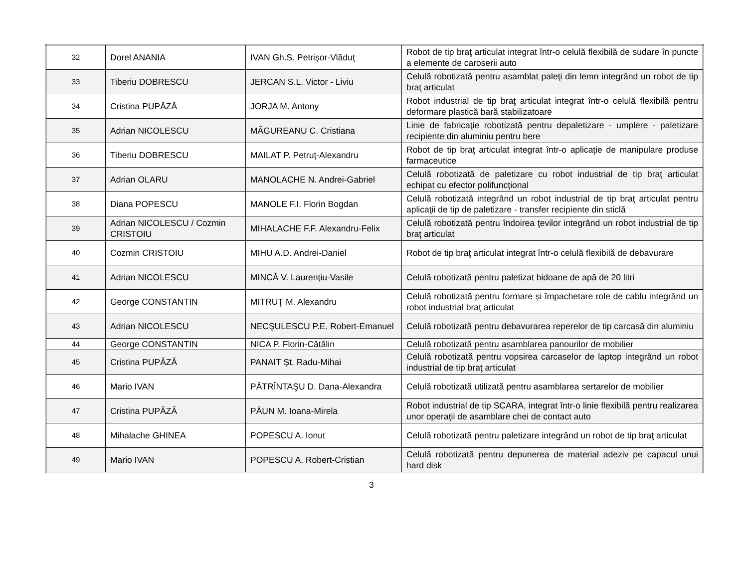| 32 | Dorel ANANIA | IVAN Gh.S. Petrişor-Vlăduţ | Robot de tip braţ articulat integrat într-o celulă flexibilă de sudare în puncte a elemente de caroserii auto |
| 33 | Tiberiu DOBRESCU | JERCAN S.L. Victor - Liviu | Celulă robotizată pentru asamblat paleţi din lemn integrând un robot de tip braţ articulat |
| 34 | Cristina PUPĂZĂ | JORJA M. Antony | Robot industrial de tip braţ articulat integrat într-o celulă flexibilă pentru deformare plastică bară stabilizatoare |
| 35 | Adrian NICOLESCU | MĂGUREANU C. Cristiana | Linie de fabricaţie robotizată pentru depaletizare - umplere - paletizare recipiente din aluminiu pentru bere |
| 36 | Tiberiu DOBRESCU | MAILAT P. Petruţ-Alexandru | Robot de tip braţ articulat integrat într-o aplicaţie de manipulare produse farmaceutice |
| 37 | Adrian OLARU | MANOLACHE N. Andrei-Gabriel | Celulă robotizată de paletizare cu robot industrial de tip braţ articulat echipat cu efector polifuncţional |
| 38 | Diana POPESCU | MANOLE F.I. Florin Bogdan | Celulă robotizată integrând un robot industrial de tip braţ articulat pentru aplicaţii de tip de paletizare - transfer recipiente din sticlă |
| 39 | Adrian NICOLESCU / Cozmin CRISTOIU | MIHALACHE F.F. Alexandru-Felix | Celulă robotizată pentru îndoirea ţevilor integrând un robot industrial de tip braţ articulat |
| 40 | Cozmin CRISTOIU | MIHU A.D. Andrei-Daniel | Robot de tip braţ articulat integrat într-o celulă flexibilă de debavurare |
| 41 | Adrian NICOLESCU | MINCĂ V. Laurenţiu-Vasile | Celulă robotizată pentru paletizat bidoane de apă de 20 litri |
| 42 | George CONSTANTIN | MITRUŢ M. Alexandru | Celulă robotizată pentru formare și împachetare role de cablu integrând un robot industrial braţ articulat |
| 43 | Adrian NICOLESCU | NECŞULESCU P.E. Robert-Emanuel | Celulă robotizată pentru debavurarea reperelor de tip carcasă din aluminiu |
| 44 | George CONSTANTIN | NICA P. Florin-Cătălin | Celulă robotizată pentru asamblarea panourilor de mobilier |
| 45 | Cristina PUPĂZĂ | PANAIT Şt. Radu-Mihai | Celulă robotizată pentru vopsirea carcaselor de laptop integrând un robot industrial de tip braţ articulat |
| 46 | Mario IVAN | PĂTRÎNTAŞU D. Dana-Alexandra | Celulă robotizată utilizată pentru asamblarea sertarelor de mobilier |
| 47 | Cristina PUPĂZĂ | PĂUN M. Ioana-Mirela | Robot industrial de tip SCARA, integrat într-o linie flexibilă pentru realizarea unor operaţii de asamblare chei de contact auto |
| 48 | Mihalache GHINEA | POPESCU A. Ionut | Celulă robotizată pentru paletizare integrând un robot de tip braţ articulat |
| 49 | Mario IVAN | POPESCU A. Robert-Cristian | Celulă robotizată pentru depunerea de material adeziv pe capacul unui hard disk |
3